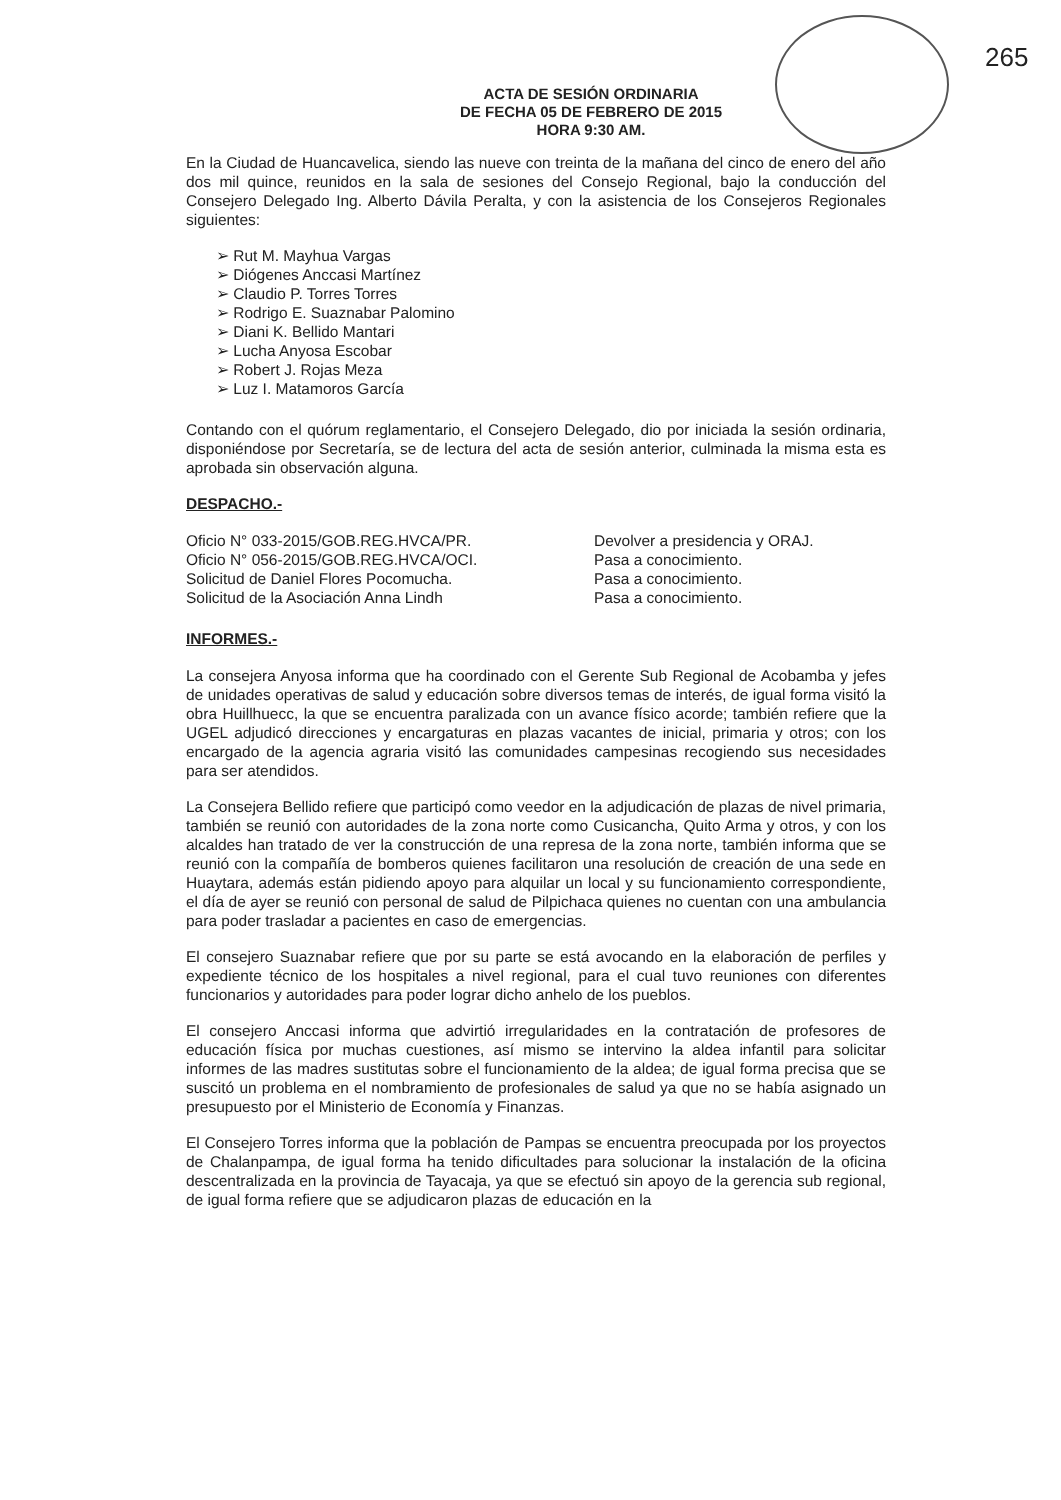265
ACTA DE SESIÓN ORDINARIA
DE FECHA 05 DE FEBRERO DE 2015
HORA 9:30 AM.
En la Ciudad de Huancavelica, siendo las nueve con treinta de la mañana del cinco de enero del año dos mil quince, reunidos en la sala de sesiones del Consejo Regional, bajo la conducción del Consejero Delegado Ing. Alberto Dávila Peralta, y con la asistencia de los Consejeros Regionales siguientes:
➢ Rut M. Mayhua Vargas
➢ Diógenes Anccasi Martínez
➢ Claudio P. Torres Torres
➢ Rodrigo E. Suaznabar Palomino
➢ Diani K. Bellido Mantari
➢ Lucha Anyosa Escobar
➢ Robert J. Rojas Meza
➢ Luz I. Matamoros García
Contando con el quórum reglamentario, el Consejero Delegado, dio por iniciada la sesión ordinaria, disponiéndose por Secretaría, se de lectura del acta de sesión anterior, culminada la misma esta es aprobada sin observación alguna.
DESPACHO.-
Oficio N° 033-2015/GOB.REG.HVCA/PR. Devolver a presidencia y ORAJ.
Oficio N° 056-2015/GOB.REG.HVCA/OCI. Pasa a conocimiento.
Solicitud de Daniel Flores Pocomucha. Pasa a conocimiento.
Solicitud de la Asociación Anna Lindh Pasa a conocimiento.
INFORMES.-
La consejera Anyosa informa que ha coordinado con el Gerente Sub Regional de Acobamba y jefes de unidades operativas de salud y educación sobre diversos temas de interés, de igual forma visitó la obra Huillhuecc, la que se encuentra paralizada con un avance físico acorde; también refiere que la UGEL adjudicó direcciones y encargaturas en plazas vacantes de inicial, primaria y otros; con los encargado de la agencia agraria visitó las comunidades campesinas recogiendo sus necesidades para ser atendidos.
La Consejera Bellido refiere que participó como veedor en la adjudicación de plazas de nivel primaria, también se reunió con autoridades de la zona norte como Cusicancha, Quito Arma y otros, y con los alcaldes han tratado de ver la construcción de una represa de la zona norte, también informa que se reunió con la compañía de bomberos quienes facilitaron una resolución de creación de una sede en Huaytara, además están pidiendo apoyo para alquilar un local y su funcionamiento correspondiente, el día de ayer se reunió con personal de salud de Pilpichaca quienes no cuentan con una ambulancia para poder trasladar a pacientes en caso de emergencias.
El consejero Suaznabar refiere que por su parte se está avocando en la elaboración de perfiles y expediente técnico de los hospitales a nivel regional, para el cual tuvo reuniones con diferentes funcionarios y autoridades para poder lograr dicho anhelo de los pueblos.
El consejero Anccasi informa que advirtió irregularidades en la contratación de profesores de educación física por muchas cuestiones, así mismo se intervino la aldea infantil para solicitar informes de las madres sustitutas sobre el funcionamiento de la aldea; de igual forma precisa que se suscitó un problema en el nombramiento de profesionales de salud ya que no se había asignado un presupuesto por el Ministerio de Economía y Finanzas.
El Consejero Torres informa que la población de Pampas se encuentra preocupada por los proyectos de Chalanpampa, de igual forma ha tenido dificultades para solucionar la instalación de la oficina descentralizada en la provincia de Tayacaja, ya que se efectuó sin apoyo de la gerencia sub regional, de igual forma refiere que se adjudicaron plazas de educación en la